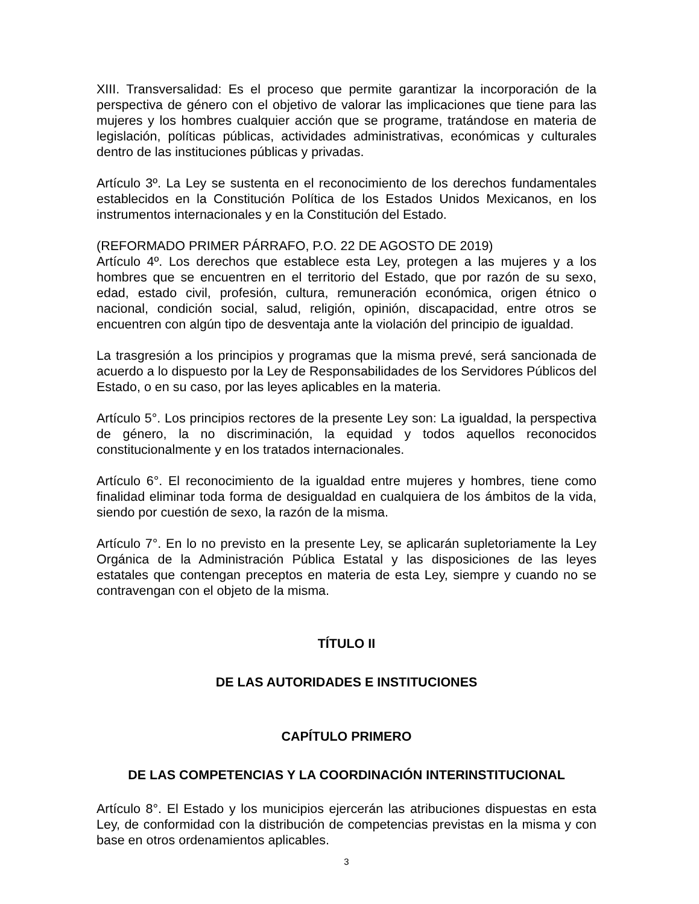XIII. Transversalidad: Es el proceso que permite garantizar la incorporación de la perspectiva de género con el objetivo de valorar las implicaciones que tiene para las mujeres y los hombres cualquier acción que se programe, tratándose en materia de legislación, políticas públicas, actividades administrativas, económicas y culturales dentro de las instituciones públicas y privadas.
Artículo 3º. La Ley se sustenta en el reconocimiento de los derechos fundamentales establecidos en la Constitución Política de los Estados Unidos Mexicanos, en los instrumentos internacionales y en la Constitución del Estado.
(REFORMADO PRIMER PÁRRAFO, P.O. 22 DE AGOSTO DE 2019)
Artículo 4º. Los derechos que establece esta Ley, protegen a las mujeres y a los hombres que se encuentren en el territorio del Estado, que por razón de su sexo, edad, estado civil, profesión, cultura, remuneración económica, origen étnico o nacional, condición social, salud, religión, opinión, discapacidad, entre otros se encuentren con algún tipo de desventaja ante la violación del principio de igualdad.
La trasgresión a los principios y programas que la misma prevé, será sancionada de acuerdo a lo dispuesto por la Ley de Responsabilidades de los Servidores Públicos del Estado, o en su caso, por las leyes aplicables en la materia.
Artículo 5°. Los principios rectores de la presente Ley son: La igualdad, la perspectiva de género, la no discriminación, la equidad y todos aquellos reconocidos constitucionalmente y en los tratados internacionales.
Artículo 6°. El reconocimiento de la igualdad entre mujeres y hombres, tiene como finalidad eliminar toda forma de desigualdad en cualquiera de los ámbitos de la vida, siendo por cuestión de sexo, la razón de la misma.
Artículo 7°. En lo no previsto en la presente Ley, se aplicarán supletoriamente la Ley Orgánica de la Administración Pública Estatal y las disposiciones de las leyes estatales que contengan preceptos en materia de esta Ley, siempre y cuando no se contravengan con el objeto de la misma.
TÍTULO II
DE LAS AUTORIDADES E INSTITUCIONES
CAPÍTULO PRIMERO
DE LAS COMPETENCIAS Y LA COORDINACIÓN INTERINSTITUCIONAL
Artículo 8°. El Estado y los municipios ejercerán las atribuciones dispuestas en esta Ley, de conformidad con la distribución de competencias previstas en la misma y con base en otros ordenamientos aplicables.
3